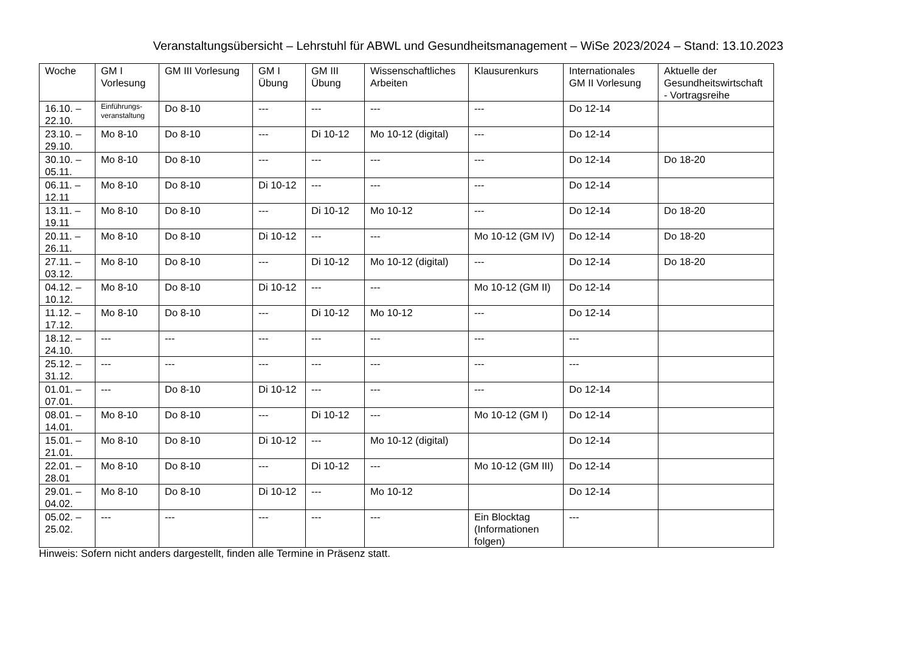Veranstaltungsübersicht – Lehrstuhl für ABWL und Gesundheitsmanagement – WiSe 2023/2024 – Stand: 13.10.2023
| Woche | GM I Vorlesung | GM III Vorlesung | GM I Übung | GM III Übung | Wissenschaftliches Arbeiten | Klausurenkurs | Internationales GM II Vorlesung | Aktuelle der Gesundheitswirtschaft - Vortragsreihe |
| --- | --- | --- | --- | --- | --- | --- | --- | --- |
| 16.10. – 22.10. | Einführungs-veranstaltung | Do 8-10 | --- | --- | --- | --- | Do 12-14 | |
| 23.10. – 29.10. | Mo 8-10 | Do 8-10 | --- | Di 10-12 | Mo 10-12 (digital) | --- | Do 12-14 | |
| 30.10. – 05.11. | Mo 8-10 | Do 8-10 | --- | --- | --- | --- | Do 12-14 | Do 18-20 |
| 06.11. – 12.11 | Mo 8-10 | Do 8-10 | Di 10-12 | --- | --- | --- | Do 12-14 | |
| 13.11. – 19.11 | Mo 8-10 | Do 8-10 | --- | Di 10-12 | Mo 10-12 | --- | Do 12-14 | Do 18-20 |
| 20.11. – 26.11. | Mo 8-10 | Do 8-10 | Di 10-12 | --- | --- | Mo 10-12 (GM IV) | Do 12-14 | Do 18-20 |
| 27.11. – 03.12. | Mo 8-10 | Do 8-10 | --- | Di 10-12 | Mo 10-12 (digital) | --- | Do 12-14 | Do 18-20 |
| 04.12. – 10.12. | Mo 8-10 | Do 8-10 | Di 10-12 | --- | --- | Mo 10-12 (GM II) | Do 12-14 | |
| 11.12. – 17.12. | Mo 8-10 | Do 8-10 | --- | Di 10-12 | Mo 10-12 | --- | Do 12-14 | |
| 18.12. – 24.10. | --- | --- | --- | --- | --- | --- | --- | |
| 25.12. – 31.12. | --- | --- | --- | --- | --- | --- | --- | |
| 01.01. – 07.01. | --- | Do 8-10 | Di 10-12 | --- | --- | --- | Do 12-14 | |
| 08.01. – 14.01. | Mo 8-10 | Do 8-10 | --- | Di 10-12 | --- | Mo 10-12 (GM I) | Do 12-14 | |
| 15.01. – 21.01. | Mo 8-10 | Do 8-10 | Di 10-12 | --- | Mo 10-12 (digital) | | Do 12-14 | |
| 22.01. – 28.01 | Mo 8-10 | Do 8-10 | --- | Di 10-12 | --- | Mo 10-12 (GM III) | Do 12-14 | |
| 29.01. – 04.02. | Mo 8-10 | Do 8-10 | Di 10-12 | --- | Mo 10-12 | | Do 12-14 | |
| 05.02. – 25.02. | --- | --- | --- | --- | --- | Ein Blocktag (Informationen folgen) | --- | |
Hinweis: Sofern nicht anders dargestellt, finden alle Termine in Präsenz statt.